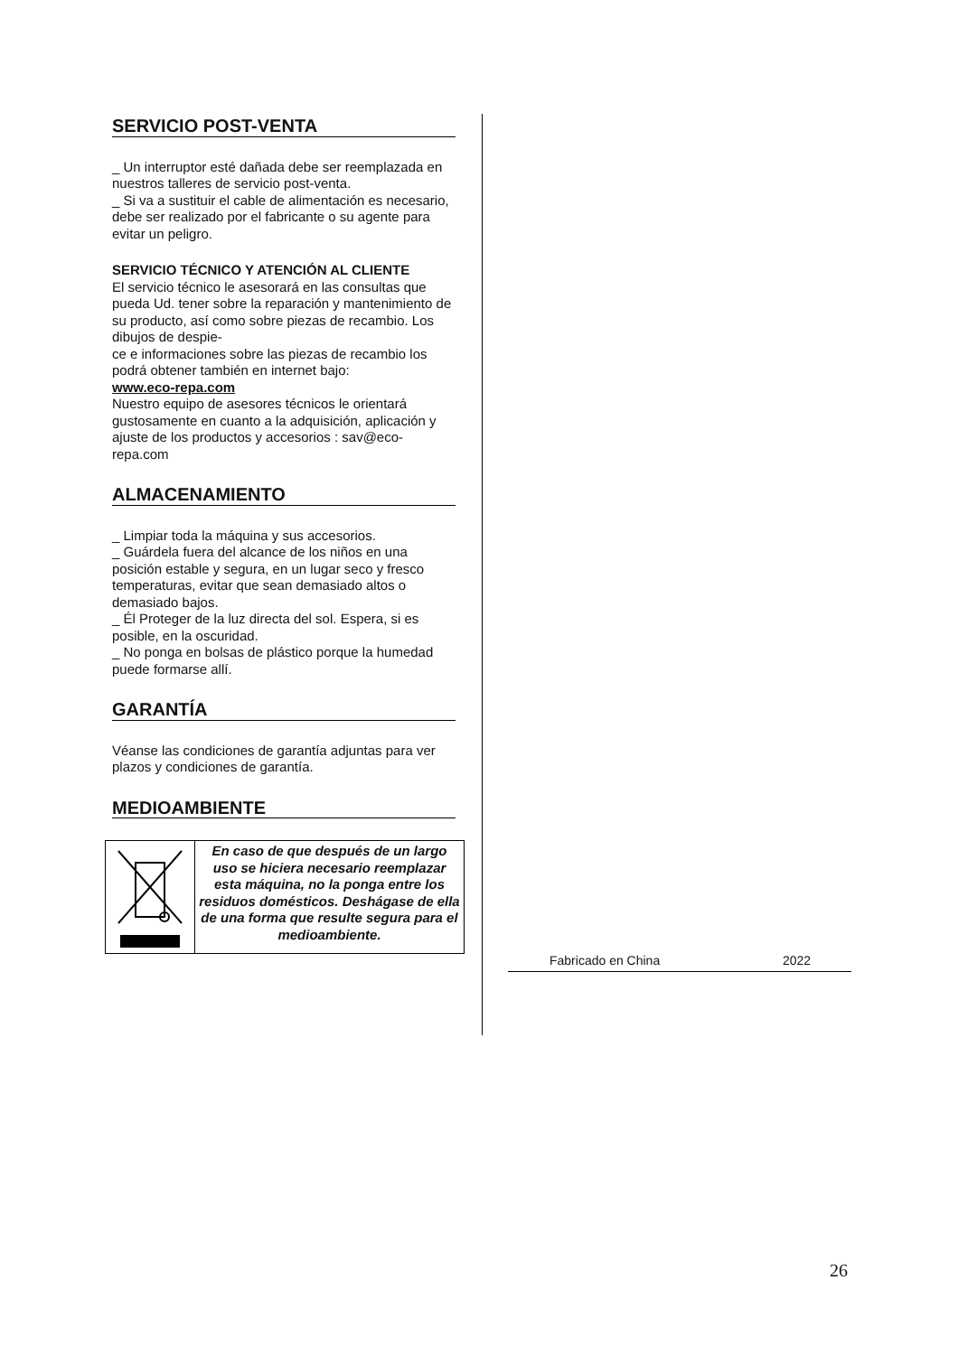SERVICIO POST-VENTA
_ Un interruptor esté dañada debe ser reemplazada en nuestros talleres de servicio post-venta.
_ Si va a sustituir el cable de alimentación es necesario, debe ser realizado por el fabricante o su agente para evitar un peligro.
SERVICIO TÉCNICO Y ATENCIÓN AL CLIENTE
El servicio técnico le asesorará en las consultas que pueda Ud. tener sobre la reparación y mantenimiento de su producto, así como sobre piezas de recambio. Los dibujos de despie-
ce e informaciones sobre las piezas de recambio los podrá obtener también en internet bajo:
www.eco-repa.com
Nuestro equipo de asesores técnicos le orientará gustosamente en cuanto a la adquisición, aplicación y ajuste de los productos y accesorios : sav@eco-repa.com
ALMACENAMIENTO
_ Limpiar toda la máquina y sus accesorios.
_ Guárdela fuera del alcance de los niños en una posición estable y segura, en un lugar seco y fresco temperaturas, evitar que sean demasiado altos o demasiado bajos.
_ Él Proteger de la luz directa del sol. Espera, si es posible, en la oscuridad.
_ No ponga en bolsas de plástico porque la humedad puede formarse allí.
GARANTÍA
Véanse las condiciones de garantía adjuntas para ver plazos y condiciones de garantía.
MEDIOAMBIENTE
En caso de que después de un largo uso se hiciera necesario reemplazar esta máquina, no la ponga entre los residuos domésticos. Deshágase de ella de una forma que resulte segura para el medioambiente.
Fabricado en China 2022
26